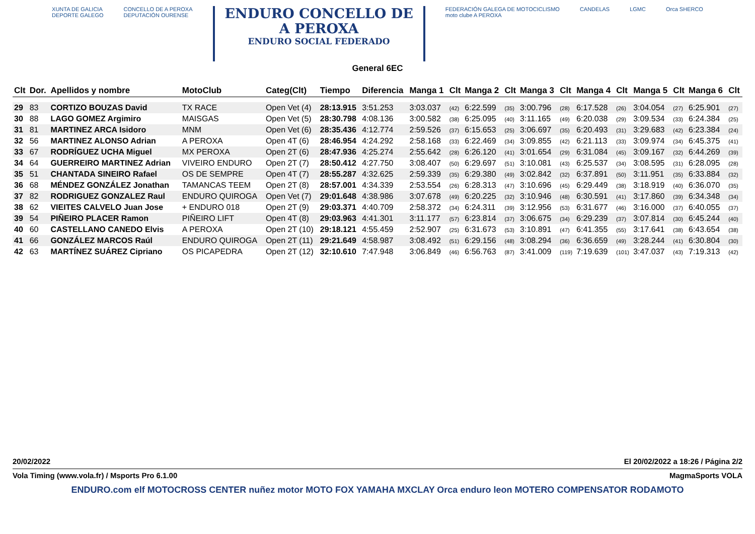XUNTA DE GALICIA
DEPORTE GALEGO
CONCELLO DE A PEROXA
DEPUTACIÓN OURENSE
ENDURO CONCELLO DE
A PEROXA
ENDURO SOCIAL FEDERADO
FEDERACIÓN GALEGA DE MOTOCICLISMO
moto clube A PEROXA
CANDELAS LGMC Orca SHERCO
General 6EC
| Clt | Dor. | Apellidos y nombre | MotoClub | Categ(Clt) | Tiempo | Diferencia | Manga 1 | Clt | Manga 2 | Clt | Manga 3 | Clt | Manga 4 | Clt | Manga 5 | Clt | Manga 6 | Clt |
| --- | --- | --- | --- | --- | --- | --- | --- | --- | --- | --- | --- | --- | --- | --- | --- | --- | --- | --- |
| 29 | 83 | CORTIZO BOUZAS David | TX RACE | Open Vet (4) | 28:13.915 | 3:51.253 | 3:03.037 | (42) | 6:22.599 | (35) | 3:00.796 | (28) | 6:17.528 | (26) | 3:04.054 | (27) | 6:25.901 | (27) |
| 30 | 88 | LAGO GOMEZ Argimiro | MAISGAS | Open Vet (5) | 28:30.798 | 4:08.136 | 3:00.582 | (38) | 6:25.095 | (40) | 3:11.165 | (49) | 6:20.038 | (29) | 3:09.534 | (33) | 6:24.384 | (25) |
| 31 | 81 | MARTINEZ ARCA Isidoro | MNM | Open Vet (6) | 28:35.436 | 4:12.774 | 2:59.526 | (37) | 6:15.653 | (25) | 3:06.697 | (35) | 6:20.493 | (31) | 3:29.683 | (42) | 6:23.384 | (24) |
| 32 | 56 | MARTINEZ ALONSO Adrian | A PEROXA | Open 4T (6) | 28:46.954 | 4:24.292 | 2:58.168 | (33) | 6:22.469 | (34) | 3:09.855 | (42) | 6:21.113 | (33) | 3:09.974 | (34) | 6:45.375 | (41) |
| 33 | 67 | RODRÍGUEZ UCHA Miguel | MX PEROXA | Open 2T (6) | 28:47.936 | 4:25.274 | 2:55.642 | (28) | 6:26.120 | (41) | 3:01.654 | (29) | 6:31.084 | (45) | 3:09.167 | (32) | 6:44.269 | (39) |
| 34 | 64 | GUERREIRO MARTINEZ Adrian | VIVEIRO ENDURO | Open 2T (7) | 28:50.412 | 4:27.750 | 3:08.407 | (50) | 6:29.697 | (51) | 3:10.081 | (43) | 6:25.537 | (34) | 3:08.595 | (31) | 6:28.095 | (28) |
| 35 | 51 | CHANTADA SINEIRO Rafael | OS DE SEMPRE | Open 4T (7) | 28:55.287 | 4:32.625 | 2:59.339 | (35) | 6:29.380 | (49) | 3:02.842 | (32) | 6:37.891 | (50) | 3:11.951 | (35) | 6:33.884 | (32) |
| 36 | 68 | MÉNDEZ GONZÁLEZ Jonathan | TAMANCAS TEEM | Open 2T (8) | 28:57.001 | 4:34.339 | 2:53.554 | (26) | 6:28.313 | (47) | 3:10.696 | (45) | 6:29.449 | (38) | 3:18.919 | (40) | 6:36.070 | (35) |
| 37 | 82 | RODRIGUEZ GONZALEZ Raul | ENDURO QUIROGA | Open Vet (7) | 29:01.648 | 4:38.986 | 3:07.678 | (49) | 6:20.225 | (32) | 3:10.946 | (48) | 6:30.591 | (41) | 3:17.860 | (39) | 6:34.348 | (34) |
| 38 | 62 | VIEITES CALVELO Juan Jose | + ENDURO 018 | Open 2T (9) | 29:03.371 | 4:40.709 | 2:58.372 | (34) | 6:24.311 | (39) | 3:12.956 | (53) | 6:31.677 | (46) | 3:16.000 | (37) | 6:40.055 | (37) |
| 39 | 54 | PIÑEIRO PLACER Ramon | PIÑEIRO LIFT | Open 4T (8) | 29:03.963 | 4:41.301 | 3:11.177 | (57) | 6:23.814 | (37) | 3:06.675 | (34) | 6:29.239 | (37) | 3:07.814 | (30) | 6:45.244 | (40) |
| 40 | 60 | CASTELLANO CANEDO Elvis | A PEROXA | Open 2T (10) | 29:18.121 | 4:55.459 | 2:52.907 | (25) | 6:31.673 | (53) | 3:10.891 | (47) | 6:41.355 | (55) | 3:17.641 | (38) | 6:43.654 | (38) |
| 41 | 66 | GONZÁLEZ MARCOS Raúl | ENDURO QUIROGA | Open 2T (11) | 29:21.649 | 4:58.987 | 3:08.492 | (51) | 6:29.156 | (48) | 3:08.294 | (36) | 6:36.659 | (49) | 3:28.244 | (41) | 6:30.804 | (30) |
| 42 | 63 | MARTÍNEZ SUÁREZ Cipriano | OS PICAPEDRA | Open 2T (12) | 32:10.610 | 7:47.948 | 3:06.849 | (46) | 6:56.763 | (87) | 3:41.009 | (119) | 7:19.639 | (101) | 3:47.037 | (43) | 7:19.313 | (42) |
20/02/2022 El 20/02/2022 a 18:26 / Página 2/2
Vola Timing (www.vola.fr) / Msports Pro 6.1.00 MagmaSports VOLA
ENDURO.com elf MOTOCROSS CENTER nuñez motor MOTO FOX YAMAHA MXCLAY Orca enduro leon MOTERO COMPENSATOR RODAMOTO